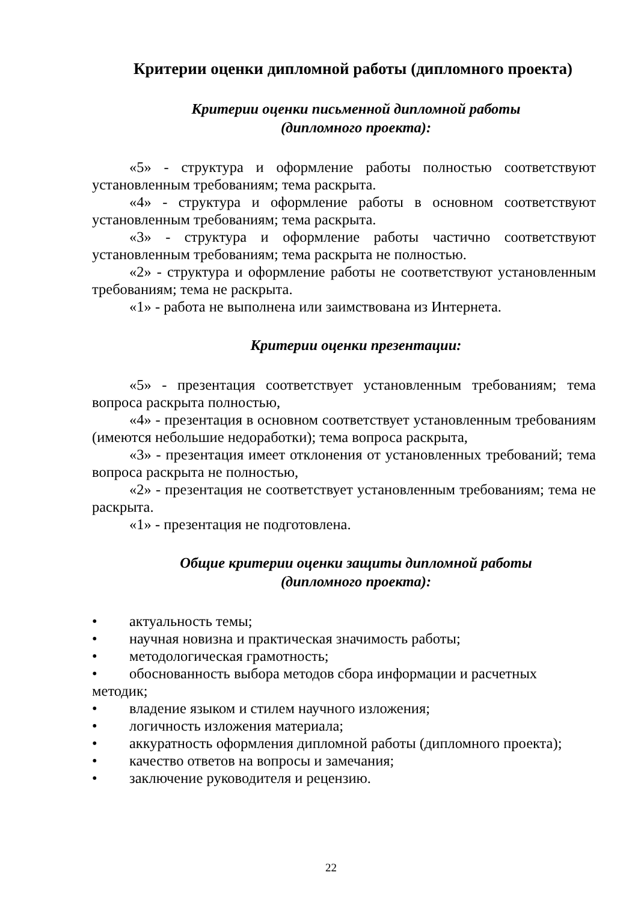Критерии оценки дипломной работы (дипломного проекта)
Критерии оценки письменной дипломной работы
(дипломного проекта):
«5» - структура и оформление работы полностью соответствуют установленным требованиям; тема раскрыта.
«4» - структура и оформление работы в основном соответствуют установленным требованиям; тема раскрыта.
«3» - структура и оформление работы частично соответствуют установленным требованиям; тема раскрыта не полностью.
«2» - структура и оформление работы не соответствуют установленным требованиям; тема не раскрыта.
«1» - работа не выполнена или заимствована из Интернета.
Критерии оценки презентации:
«5» - презентация соответствует установленным требованиям; тема вопроса раскрыта полностью,
«4» - презентация в основном соответствует установленным требованиям (имеются небольшие недоработки); тема вопроса раскрыта,
«3» - презентация имеет отклонения от установленных требований; тема вопроса раскрыта не полностью,
«2» - презентация не соответствует установленным требованиям; тема не раскрыта.
«1» - презентация не подготовлена.
Общие критерии оценки защиты дипломной работы
(дипломного проекта):
• актуальность темы;
• научная новизна и практическая значимость работы;
• методологическая грамотность;
• обоснованность выбора методов сбора информации и расчетных
методик;
• владение языком и стилем научного изложения;
• логичность изложения материала;
• аккуратность оформления дипломной работы (дипломного проекта);
• качество ответов на вопросы и замечания;
• заключение руководителя и рецензию.
22